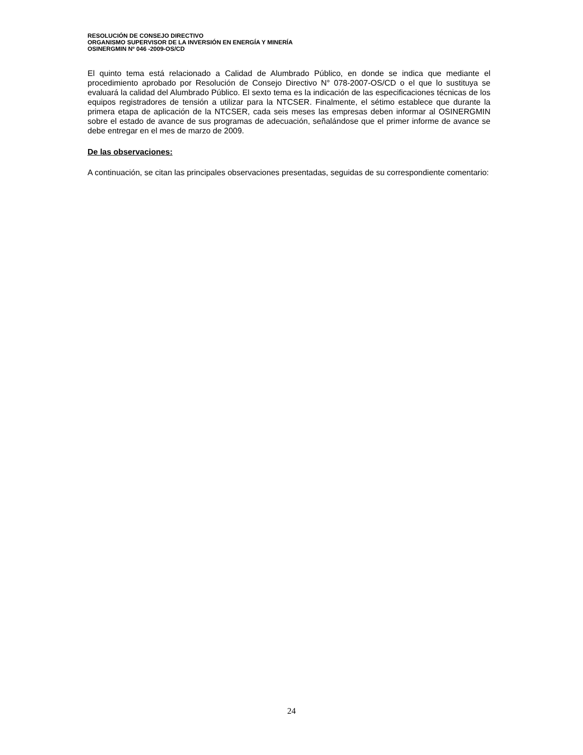RESOLUCIÓN DE CONSEJO DIRECTIVO
ORGANISMO SUPERVISOR DE LA INVERSIÓN EN ENERGÍA Y MINERÍA
OSINERGMIN Nº 046 -2009-OS/CD
El quinto tema está relacionado a Calidad de Alumbrado Público, en donde se indica que mediante el procedimiento aprobado por Resolución de Consejo Directivo N° 078-2007-OS/CD o el que lo sustituya se evaluará la calidad del Alumbrado Público. El sexto tema es la indicación de las especificaciones técnicas de los equipos registradores de tensión a utilizar para la NTCSER. Finalmente, el sétimo establece que durante la primera etapa de aplicación de la NTCSER, cada seis meses las empresas deben informar al OSINERGMIN sobre el estado de avance de sus programas de adecuación, señalándose que el primer informe de avance se debe entregar en el mes de marzo de 2009.
De las observaciones:
A continuación, se citan las principales observaciones presentadas, seguidas de su correspondiente comentario:
24